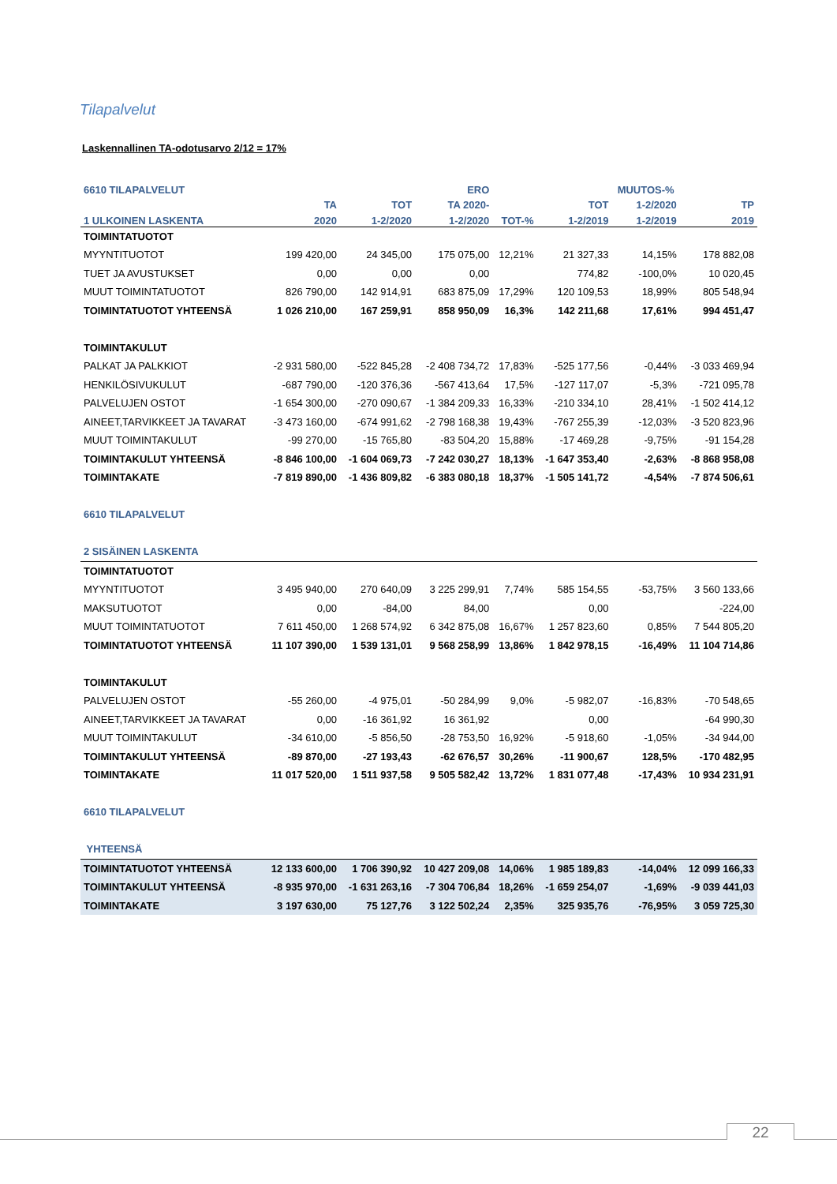Tilapalvelut
Laskennallinen TA-odotusarvo 2/12 = 17%
| 6610 TILAPALVELUT | | | ERO | | | MUUTOS-% | |
| --- | --- | --- | --- | --- | --- | --- | --- |
| | TA | TOT | TA 2020- | | TOT | 1-2/2020 | TP |
| 1 ULKOINEN LASKENTA | 2020 | 1-2/2020 | 1-2/2020 | TOT-% | 1-2/2019 | 1-2/2019 | 2019 |
| TOIMINTATUOTOT | | | | | | | |
| MYYNTITUOTOT | 199 420,00 | 24 345,00 | 175 075,00 | 12,21% | 21 327,33 | 14,15% | 178 882,08 |
| TUET JA AVUSTUKSET | 0,00 | 0,00 | 0,00 | | 774,82 | -100,0% | 10 020,45 |
| MUUT TOIMINTATUOTOT | 826 790,00 | 142 914,91 | 683 875,09 | 17,29% | 120 109,53 | 18,99% | 805 548,94 |
| TOIMINTATUOTOT YHTEENSÄ | 1 026 210,00 | 167 259,91 | 858 950,09 | 16,3% | 142 211,68 | 17,61% | 994 451,47 |
| TOIMINTAKULUT | | | | | | | |
| PALKAT JA PALKKIOT | -2 931 580,00 | -522 845,28 | -2 408 734,72 | 17,83% | -525 177,56 | -0,44% | -3 033 469,94 |
| HENKILÖSIVUKULUT | -687 790,00 | -120 376,36 | -567 413,64 | 17,5% | -127 117,07 | -5,3% | -721 095,78 |
| PALVELUJEN OSTOT | -1 654 300,00 | -270 090,67 | -1 384 209,33 | 16,33% | -210 334,10 | 28,41% | -1 502 414,12 |
| AINEET,TARVIKKEET JA TAVARAT | -3 473 160,00 | -674 991,62 | -2 798 168,38 | 19,43% | -767 255,39 | -12,03% | -3 520 823,96 |
| MUUT TOIMINTAKULUT | -99 270,00 | -15 765,80 | -83 504,20 | 15,88% | -17 469,28 | -9,75% | -91 154,28 |
| TOIMINTAKULUT YHTEENSÄ | -8 846 100,00 | -1 604 069,73 | -7 242 030,27 | 18,13% | -1 647 353,40 | -2,63% | -8 868 958,08 |
| TOIMINTAKATE | -7 819 890,00 | -1 436 809,82 | -6 383 080,18 | 18,37% | -1 505 141,72 | -4,54% | -7 874 506,61 |
| 6610 TILAPALVELUT | | | | | | | |
| 2 SISÄINEN LASKENTA | | | | | | | |
| TOIMINTATUOTOT | | | | | | | |
| MYYNTITUOTOT | 3 495 940,00 | 270 640,09 | 3 225 299,91 | 7,74% | 585 154,55 | -53,75% | 3 560 133,66 |
| MAKSUTUOTOT | 0,00 | -84,00 | 84,00 | | 0,00 | | -224,00 |
| MUUT TOIMINTATUOTOT | 7 611 450,00 | 1 268 574,92 | 6 342 875,08 | 16,67% | 1 257 823,60 | 0,85% | 7 544 805,20 |
| TOIMINTATUOTOT YHTEENSÄ | 11 107 390,00 | 1 539 131,01 | 9 568 258,99 | 13,86% | 1 842 978,15 | -16,49% | 11 104 714,86 |
| TOIMINTAKULUT | | | | | | | |
| PALVELUJEN OSTOT | -55 260,00 | -4 975,01 | -50 284,99 | 9,0% | -5 982,07 | -16,83% | -70 548,65 |
| AINEET,TARVIKKEET JA TAVARAT | 0,00 | -16 361,92 | 16 361,92 | | 0,00 | | -64 990,30 |
| MUUT TOIMINTAKULUT | -34 610,00 | -5 856,50 | -28 753,50 | 16,92% | -5 918,60 | -1,05% | -34 944,00 |
| TOIMINTAKULUT YHTEENSÄ | -89 870,00 | -27 193,43 | -62 676,57 | 30,26% | -11 900,67 | 128,5% | -170 482,95 |
| TOIMINTAKATE | 11 017 520,00 | 1 511 937,58 | 9 505 582,42 | 13,72% | 1 831 077,48 | -17,43% | 10 934 231,91 |
| 6610 TILAPALVELUT | | | | | | | |
| YHTEENSÄ | | | | | | | |
| TOIMINTATUOTOT YHTEENSÄ | 12 133 600,00 | 1 706 390,92 | 10 427 209,08 | 14,06% | 1 985 189,83 | -14,04% | 12 099 166,33 |
| TOIMINTAKULUT YHTEENSÄ | -8 935 970,00 | -1 631 263,16 | -7 304 706,84 | 18,26% | -1 659 254,07 | -1,69% | -9 039 441,03 |
| TOIMINTAKATE | 3 197 630,00 | 75 127,76 | 3 122 502,24 | 2,35% | 325 935,76 | -76,95% | 3 059 725,30 |
22